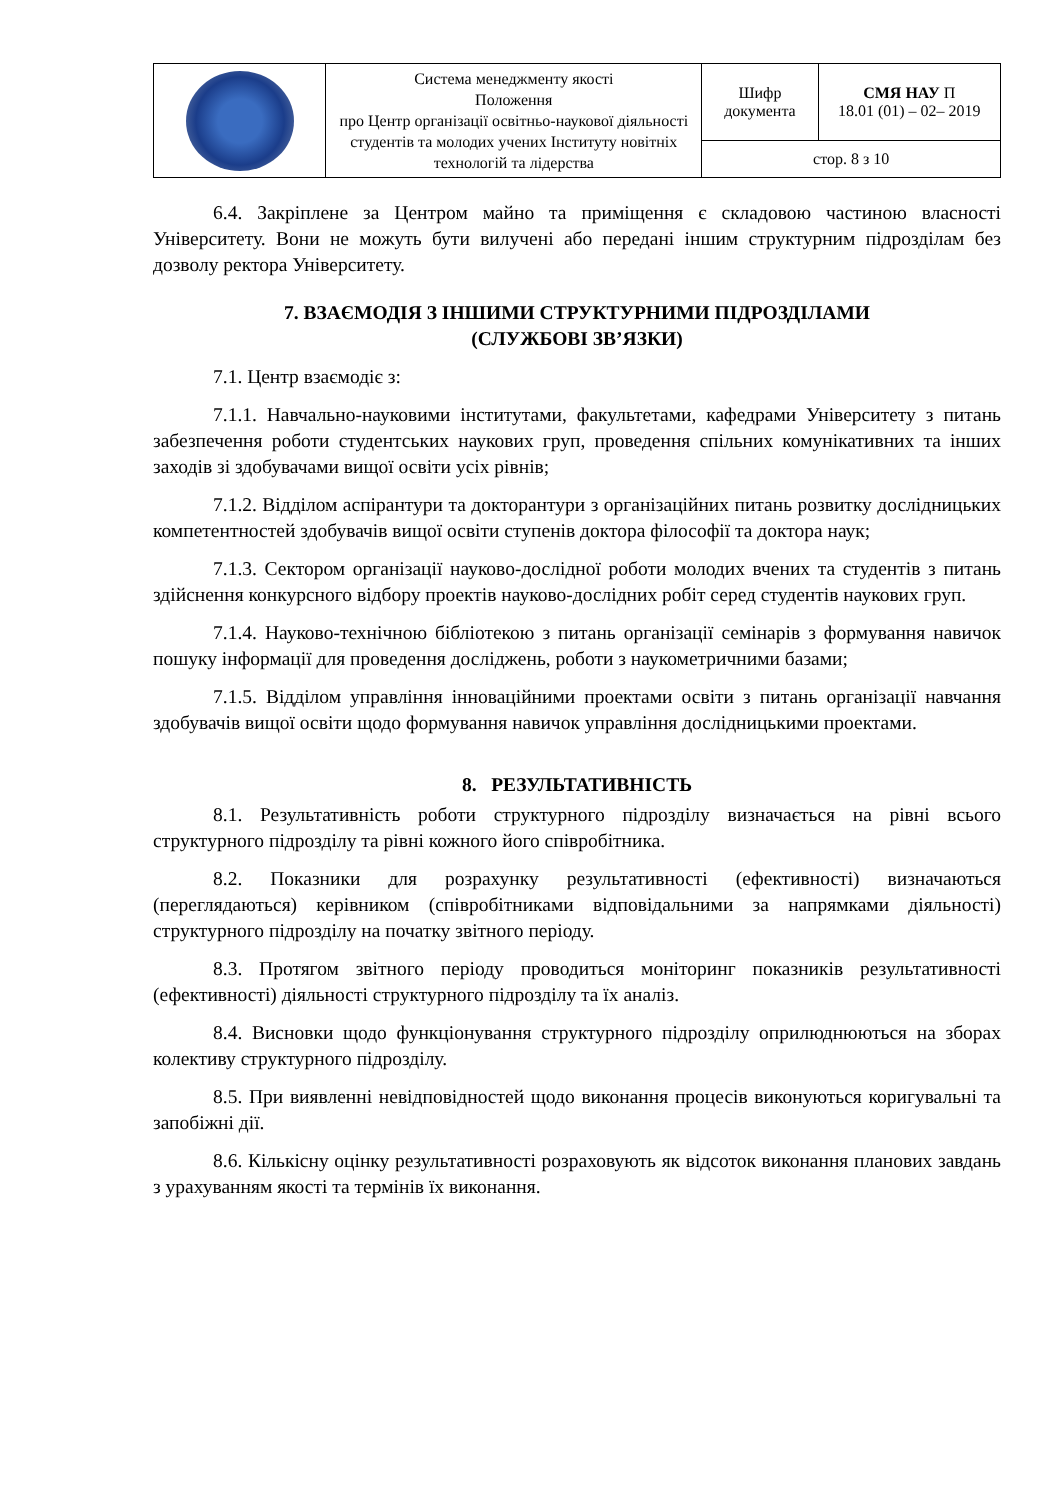| | Система менеджменту якості Положення про Центр організації освітньо-наукової діяльності студентів та молодих учених Інституту новітніх технологій та лідерства | Шифр документа | СМЯ НАУ П 18.01 (01) – 02– 2019 |
| | | стор. 8 з 10 | |
6.4. Закріплене за Центром майно та приміщення є складовою частиною власності Університету. Вони не можуть бути вилучені або передані іншим структурним підрозділам без дозволу ректора Університету.
7. ВЗАЄМОДІЯ З ІНШИМИ СТРУКТУРНИМИ ПІДРОЗДІЛАМИ
(СЛУЖБОВІ ЗВ’ЯЗКИ)
7.1. Центр взаємодіє з:
7.1.1. Навчально-науковими інститутами, факультетами, кафедрами Університету з питань забезпечення роботи студентських наукових груп, проведення спільних комунікативних та інших заходів зі здобувачами вищої освіти усіх рівнів;
7.1.2. Відділом аспірантури та докторантури з організаційних питань розвитку дослідницьких компетентностей здобувачів вищої освіти ступенів доктора філософії та доктора наук;
7.1.3. Сектором організації науково-дослідної роботи молодих вчених та студентів з питань здійснення конкурсного відбору проектів науково-дослідних робіт серед студентів наукових груп.
7.1.4. Науково-технічною бібліотекою з питань організації семінарів з формування навичок пошуку інформації для проведення досліджень, роботи з наукометричними базами;
7.1.5. Відділом управління інноваційними проектами освіти з питань організації навчання здобувачів вищої освіти щодо формування навичок управління дослідницькими проектами.
8. РЕЗУЛЬТАТИВНІСТЬ
8.1. Результативність роботи структурного підрозділу визначається на рівні всього структурного підрозділу та рівні кожного його співробітника.
8.2. Показники для розрахунку результативності (ефективності) визначаються (переглядаються) керівником (співробітниками відповідальними за напрямками діяльності) структурного підрозділу на початку звітного періоду.
8.3. Протягом звітного періоду проводиться моніторинг показників результативності (ефективності) діяльності структурного підрозділу та їх аналіз.
8.4. Висновки щодо функціонування структурного підрозділу оприлюднюються на зборах колективу структурного підрозділу.
8.5. При виявленні невідповідностей щодо виконання процесів виконуються коригувальні та запобіжні дії.
8.6. Кількісну оцінку результативності розраховують як відсоток виконання планових завдань з урахуванням якості та термінів їх виконання.